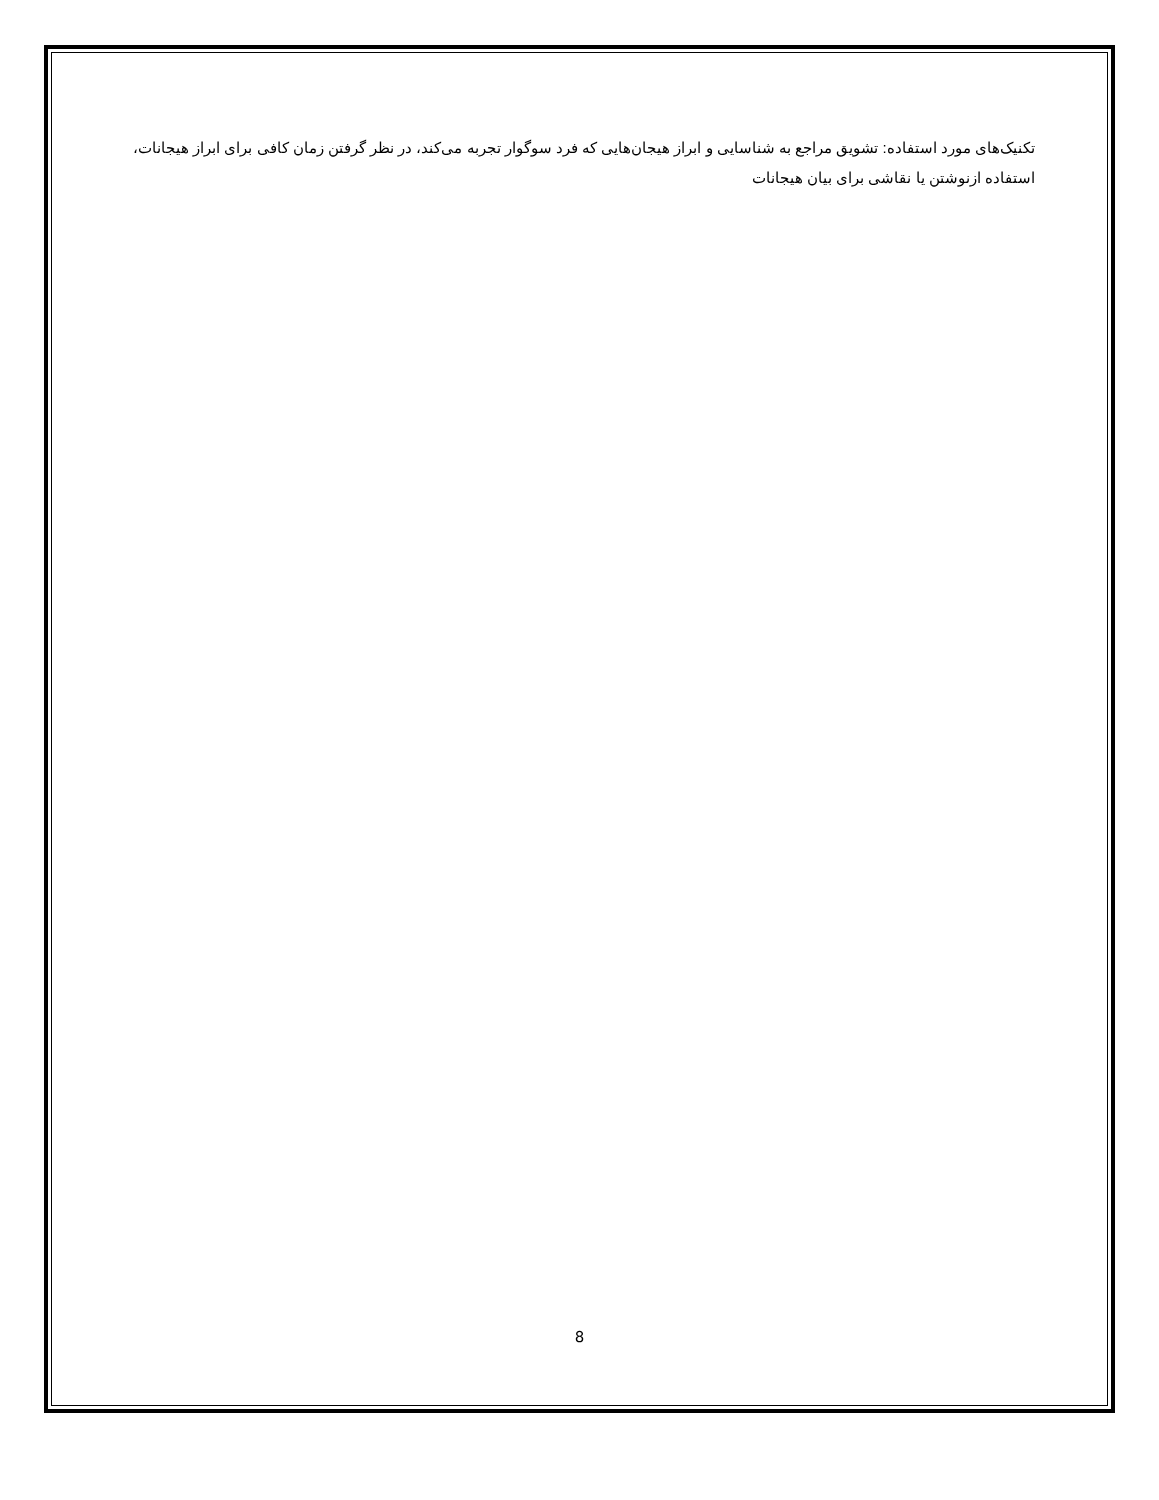تکنیک‌های مورد استفاده: تشویق مراجع به شناسایی و ابراز هیجان‌هایی که فرد سوگوار تجربه می‌کند، در نظر گرفتن زمان کافی برای ابراز هیجانات، استفاده ازنوشتن یا نقاشی برای بیان هیجانات
8